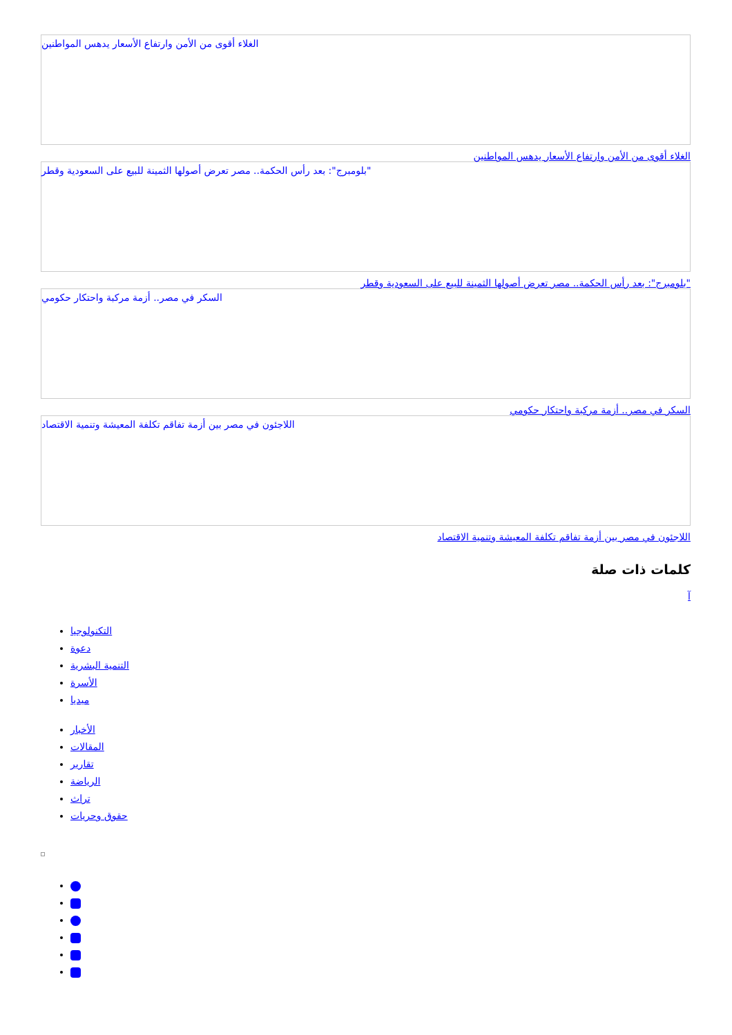الغلاء أقوى من الأمن وارتفاع الأسعار يدهس المواطنين
الغلاء أقوى من الأمن وارتفاع الأسعار يدهس المواطنين
"بلومبرج": بعد رأس الحكمة.. مصر تعرض أصولها الثمينة للبيع على السعودية وقطر
"بلومبرج": بعد رأس الحكمة.. مصر تعرض أصولها الثمينة للبيع على السعودية وقطر
السكر في مصر.. أزمة مركبة واحتكار حكومي
السكر في مصر.. أزمة مركبة واحتكار حكومي
اللاجئون في مصر بين أزمة تفاقم تكلفة المعيشة وتنمية الاقتصاد
اللاجئون في مصر بين أزمة تفاقم تكلفة المعيشة وتنمية الاقتصاد
كلمات ذات صلة
آ
التكنولوجيا
دعوة
التنمية البشرية
الأسرة
ميديا
الأخبار
المقالات
تقارير
الرياضة
تراث
حقوق وحريات